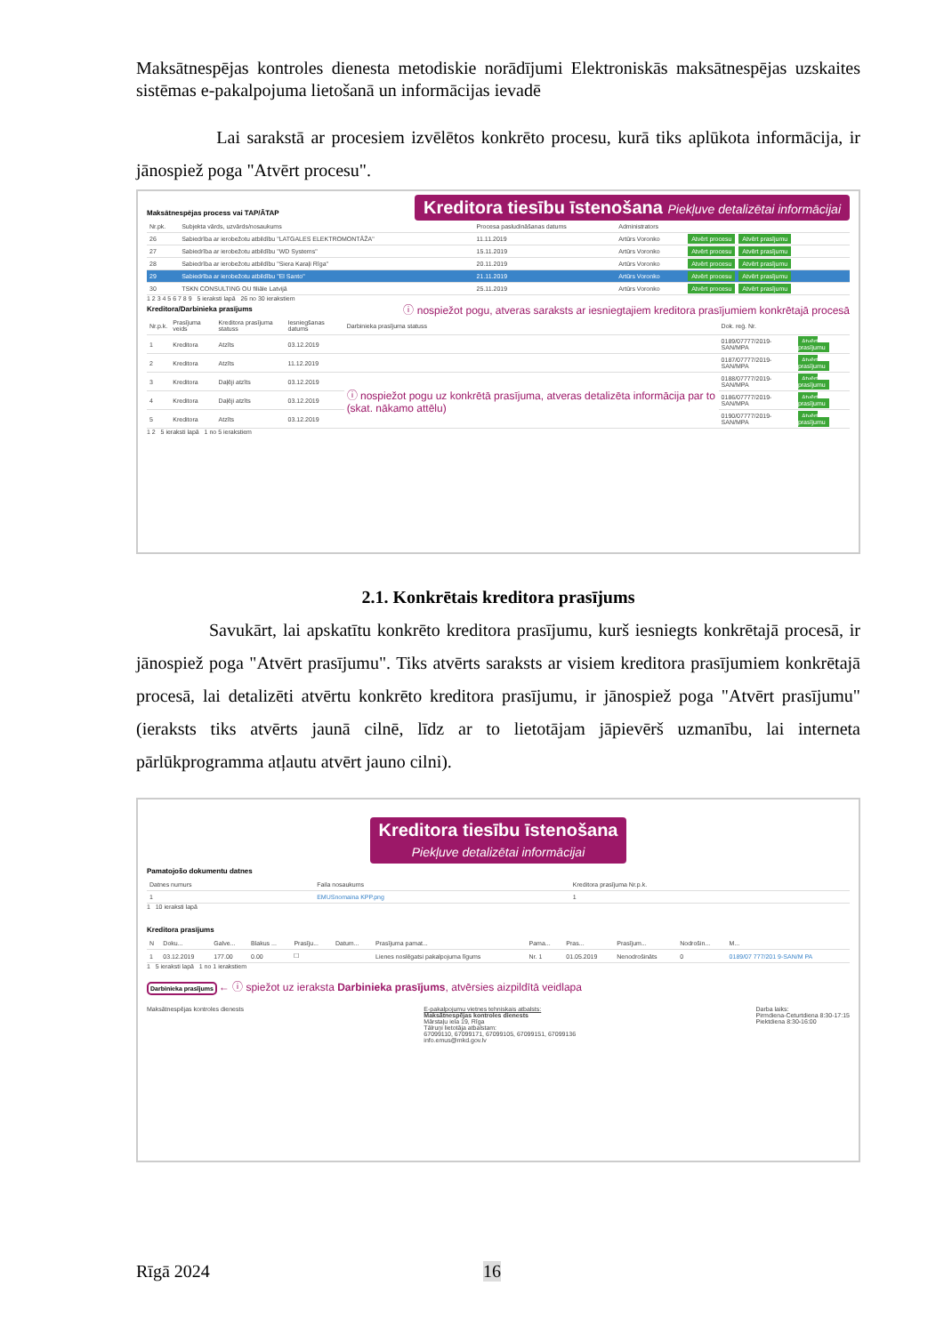Maksātnespējas kontroles dienesta metodiskie norādījumi Elektroniskās maksātnespējas uzskaites sistēmas e-pakalpojuma lietošanā un informācijas ievadē
Lai sarakstā ar procesiem izvēlētos konkrēto procesu, kurā tiks aplūkota informācija, ir jānospiež poga "Atvērt procesu".
Maksātnespējas process vai TAP/ĀTAP
Kreditora tiesību īstenošana Piekļuve detalizētai informācijai
| Nr.pk. | Subjekta vārds, uzvārds/nosaukums | Procesa pasludināšanas datums | Administrators | |
| --- | --- | --- | --- | --- |
| 26 | Sabiedrība ar ierobežotu atbildību "LATGALES ELEKTROMONTĀŽA" | 11.11.2019 | Artūrs Voronko | Atvērt procesu Atvērt prasījumu |
| 27 | Sabiedrība ar ierobežotu atbildību "WD Systems" | 15.11.2019 | Artūrs Voronko | Atvērt procesu Atvērt prasījumu |
| 28 | Sabiedrība ar ierobežotu atbildību "Siera Karaļi Rīga" | 20.11.2019 | Artūrs Voronko | Atvērt procesu Atvērt prasījumu |
| 29 | Sabiedrība ar ierobežotu atbildību "El Santo" | 21.11.2019 | Artūrs Voronko | Atvērt procesu Atvērt prasījumu |
| 30 | TSKN CONSULTING OU filiāle Latvijā | 25.11.2019 | Artūrs Voronko | Atvērt procesu Atvērt prasījumu |
1 2 3 4 5 6 7 8 9 5 ieraksti lapā 26 no 30 ierakstiem
Kreditora/Darbinieka prasījums
ⓘ nospiežot pogu, atveras saraksts ar iesniegtajiem kreditora prasījumiem konkrētajā procesā
| Nr.p.k. | Prasījuma veids | Kreditora prasījuma statuss | Iesniegšanas datums | Darbinieka prasījuma statuss | Dok. reģ. Nr. | |
| --- | --- | --- | --- | --- | --- | --- |
| 1 | Kreditora | Atzīts | 03.12.2019 | | 0189/07777/2019-SAN/MPA | Atvērt prasījumu |
| 2 | Kreditora | Atzīts | 11.12.2019 | | 0187/07777/2019-SAN/MPA | Atvērt prasījumu |
| 3 | Kreditora | Daļēji atzīts | 03.12.2019 | ⓘ nospiežot pogu uz konkrētā prasījuma, atveras detalizēta informācija par to (skat. nākamo attēlu) | 0188/07777/2019-SAN/MPA | Atvērt prasījumu |
| 4 | Kreditora | Daļēji atzīts | 03.12.2019 | | 0186/07777/2019-SAN/MPA | Atvērt prasījumu |
| 5 | Kreditora | Atzīts | 03.12.2019 | | 0190/07777/2019-SAN/MPA | Atvērt prasījumu |
1 2 5 ieraksti lapā 1 no 5 ierakstiem
2.1. Konkrētais kreditora prasījums
Savukārt, lai apskatītu konkrēto kreditora prasījumu, kurš iesniegts konkrētajā procesā, ir jānospiež poga "Atvērt prasījumu". Tiks atvērts saraksts ar visiem kreditora prasījumiem konkrētajā procesā, lai detalizēti atvērtu konkrēto kreditora prasījumu, ir jānospiež poga "Atvērt prasījumu" (ieraksts tiks atvērts jaunā cilnē, līdz ar to lietotājam jāpievērš uzmanību, lai interneta pārlūkprogramma atļautu atvērt jauno cilni).
Kreditora tiesību īstenošana
Piekļuve detalizētai informācijai
Pamatojošo dokumentu datnes
| Datnes numurs | Faila nosaukums | Kreditora prasījuma Nr.p.k. |
| --- | --- | --- |
| 1 | EMUSnomaina KPP.png | 1 |
1 10 ieraksti lapā
Kreditora prasījums
| N | Doku... | Galve... | Blakus ... | Prasīju... | Datum... | Prasījuma pamat... | Pama... | Pras... | Prasījum... | Nodrošin... | M... |
| --- | --- | --- | --- | --- | --- | --- | --- | --- | --- | --- | --- |
| 1 | 03.12.2019 | 177.00 | 0.00 | ☐ | | Lienes noslēgatsi pakalpojuma līgums | Nr. 1 | 01.05.2019 | Nenodrošināts | 0 | 0189/07 777/201 9-SAN/M PA |
1 5 ieraksti lapā 1 no 1 ierakstiem
Darbinieka prasījums ← ⓘ spiežot uz ieraksta Darbinieka prasījums, atvērsies aizpildītā veidlapa
Maksātnespējas kontroles dienests
E-pakalpojumu vietnes tehniskais atbalsts:
Maksātnespējas kontroles dienests
Mārstaļu iela 19, Rīga
Tālruņi lietotāja atbalstam:
67099110, 67099171, 67099105, 67099151, 67099136
info.emus@mkd.gov.lv
Darba laiks:
Pirmdiena-Ceturtdiena 8:30-17:15
Piektdiena 8:30-16:00
Rīgā 2024 16